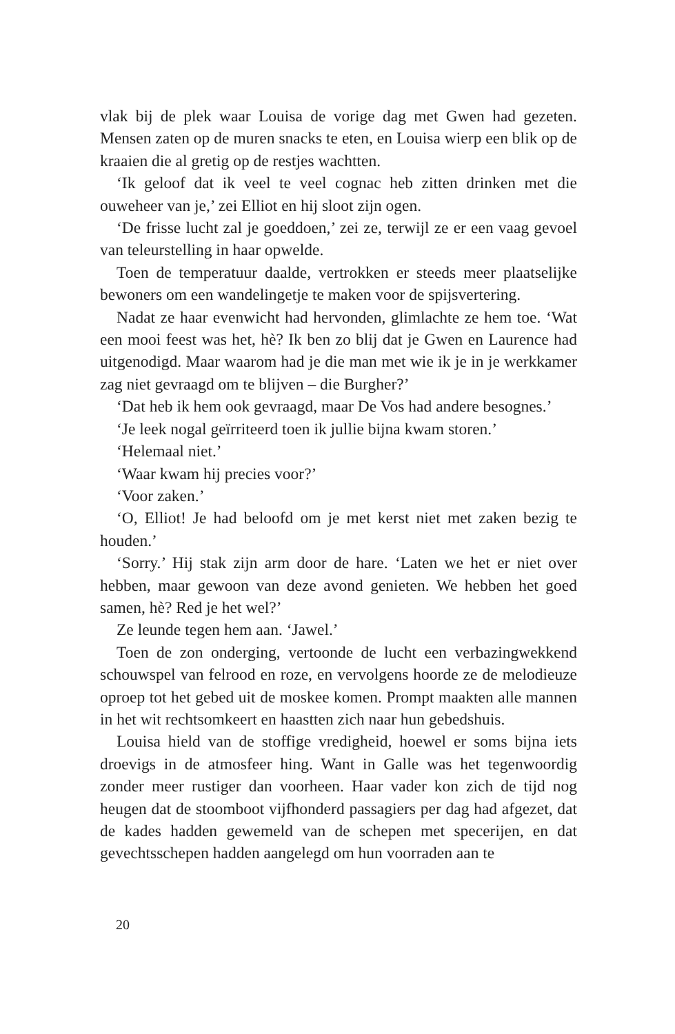vlak bij de plek waar Louisa de vorige dag met Gwen had gezeten. Mensen zaten op de muren snacks te eten, en Louisa wierp een blik op de kraaien die al gretig op de restjes wachtten.
‘Ik geloof dat ik veel te veel cognac heb zitten drinken met die ouweheer van je,’ zei Elliot en hij sloot zijn ogen.
‘De frisse lucht zal je goeddoen,’ zei ze, terwijl ze er een vaag gevoel van teleurstelling in haar opwelde.
Toen de temperatuur daalde, vertrokken er steeds meer plaatselijke bewoners om een wandelingetje te maken voor de spijsvertering.
Nadat ze haar evenwicht had hervonden, glimlachte ze hem toe. ‘Wat een mooi feest was het, hè? Ik ben zo blij dat je Gwen en Laurence had uitgenodigd. Maar waarom had je die man met wie ik je in je werkkamer zag niet gevraagd om te blijven – die Burgher?’
‘Dat heb ik hem ook gevraagd, maar De Vos had andere besognes.’
‘Je leek nogal geïrriteerd toen ik jullie bijna kwam storen.’
‘Helemaal niet.’
‘Waar kwam hij precies voor?’
‘Voor zaken.’
‘O, Elliot! Je had beloofd om je met kerst niet met zaken bezig te houden.’
‘Sorry.’ Hij stak zijn arm door de hare. ‘Laten we het er niet over hebben, maar gewoon van deze avond genieten. We hebben het goed samen, hè? Red je het wel?’
Ze leunde tegen hem aan. ‘Jawel.’
Toen de zon onderging, vertoonde de lucht een verbazingwekkend schouwspel van felrood en roze, en vervolgens hoorde ze de melodieuze oproep tot het gebed uit de moskee komen. Prompt maakten alle mannen in het wit rechtsomkeert en haastten zich naar hun gebedshuis.
Louisa hield van de stoffige vredigheid, hoewel er soms bijna iets droevigs in de atmosfeer hing. Want in Galle was het tegenwoordig zonder meer rustiger dan voorheen. Haar vader kon zich de tijd nog heugen dat de stoomboot vijfhonderd passagiers per dag had afgezet, dat de kades hadden gewemeld van de schepen met specerijen, en dat gevechtsschepen hadden aangelegd om hun voorraden aan te
20